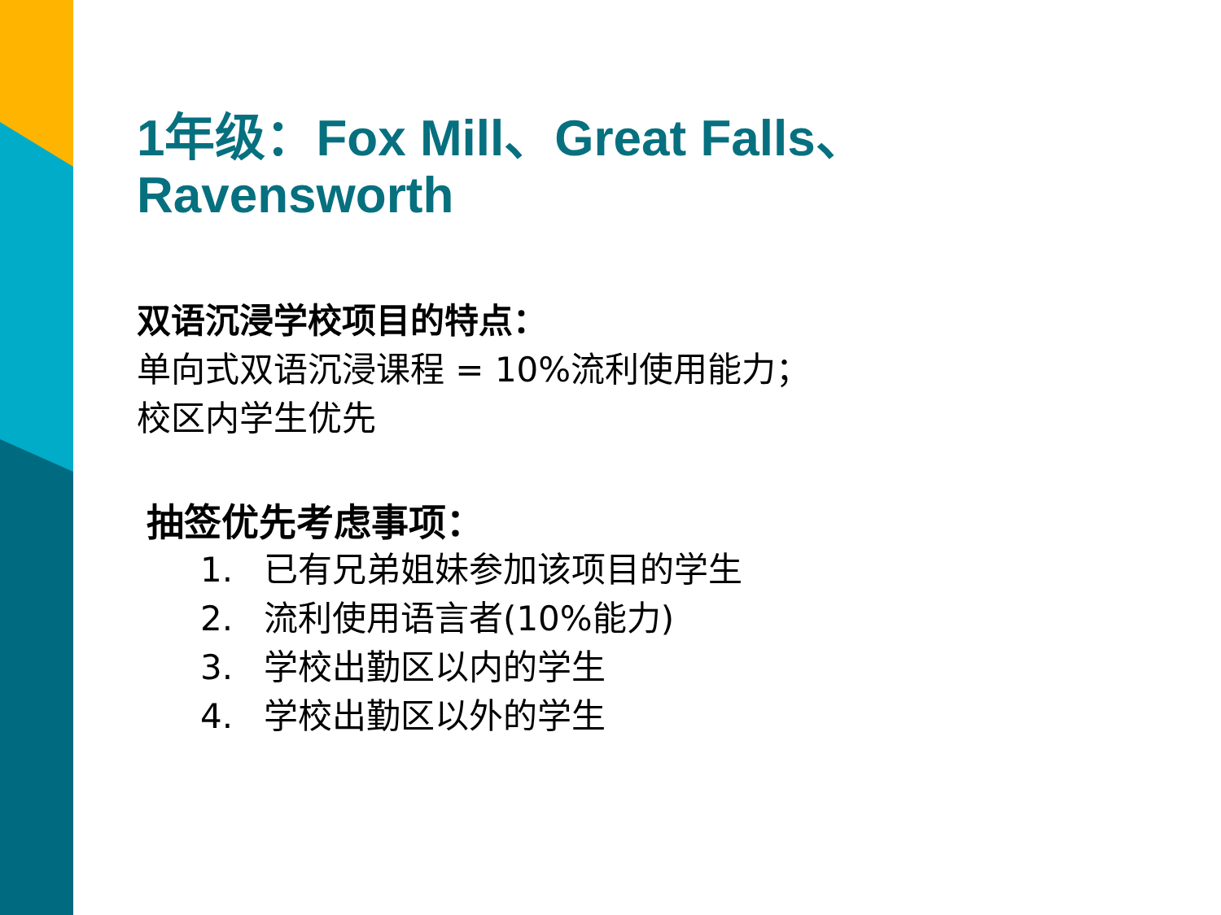1年级：Fox Mill、Great Falls、
Ravensworth
双语沉浸学校项目的特点：
单向式双语沉浸课程 = 10%流利使用能力；
校区内学生优先
抽签优先考虑事项：
1. 已有兄弟姐妹参加该项目的学生
2. 流利使用语言者(10%能力)
3. 学校出勤区以内的学生
4. 学校出勤区以外的学生